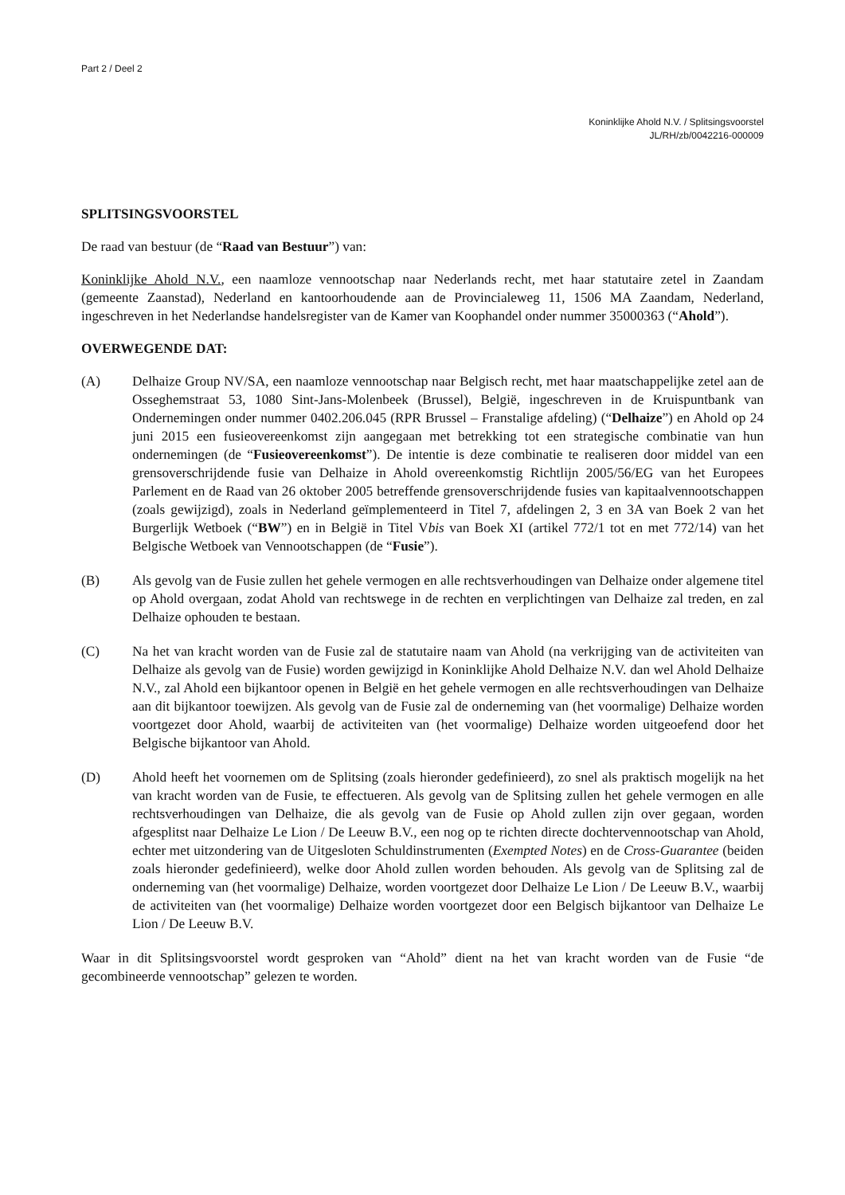Part 2 / Deel 2
Koninklijke Ahold N.V. / Splitsingsvoorstel
JL/RH/zb/0042216-000009
SPLITSINGSVOORSTEL
De raad van bestuur (de “Raad van Bestuur”) van:
Koninklijke Ahold N.V., een naamloze vennootschap naar Nederlands recht, met haar statutaire zetel in Zaandam (gemeente Zaanstad), Nederland en kantoorhoudende aan de Provincialeweg 11, 1506 MA Zaandam, Nederland, ingeschreven in het Nederlandse handelsregister van de Kamer van Koophandel onder nummer 35000363 (“Ahold”).
OVERWEGENDE DAT:
(A) Delhaize Group NV/SA, een naamloze vennootschap naar Belgisch recht, met haar maatschappelijke zetel aan de Osseghemstraat 53, 1080 Sint-Jans-Molenbeek (Brussel), België, ingeschreven in de Kruispuntbank van Ondernemingen onder nummer 0402.206.045 (RPR Brussel – Franstalige afdeling) (“Delhaize”) en Ahold op 24 juni 2015 een fusieovereenkomst zijn aangegaan met betrekking tot een strategische combinatie van hun ondernemingen (de “Fusieovereenkomst”). De intentie is deze combinatie te realiseren door middel van een grensoverschrijdende fusie van Delhaize in Ahold overeenkomstig Richtlijn 2005/56/EG van het Europees Parlement en de Raad van 26 oktober 2005 betreffende grensoverschrijdende fusies van kapitaalvennootschappen (zoals gewijzigd), zoals in Nederland geïmplementeerd in Titel 7, afdelingen 2, 3 en 3A van Boek 2 van het Burgerlijk Wetboek (“BW”) en in België in Titel Vbis van Boek XI (artikel 772/1 tot en met 772/14) van het Belgische Wetboek van Vennootschappen (de “Fusie”).
(B) Als gevolg van de Fusie zullen het gehele vermogen en alle rechtsverhoudingen van Delhaize onder algemene titel op Ahold overgaan, zodat Ahold van rechtswege in de rechten en verplichtingen van Delhaize zal treden, en zal Delhaize ophouden te bestaan.
(C) Na het van kracht worden van de Fusie zal de statutaire naam van Ahold (na verkrijging van de activiteiten van Delhaize als gevolg van de Fusie) worden gewijzigd in Koninklijke Ahold Delhaize N.V. dan wel Ahold Delhaize N.V., zal Ahold een bijkantoor openen in België en het gehele vermogen en alle rechtsverhoudingen van Delhaize aan dit bijkantoor toewijzen. Als gevolg van de Fusie zal de onderneming van (het voormalige) Delhaize worden voortgezet door Ahold, waarbij de activiteiten van (het voormalige) Delhaize worden uitgeoefend door het Belgische bijkantoor van Ahold.
(D) Ahold heeft het voornemen om de Splitsing (zoals hieronder gedefinieerd), zo snel als praktisch mogelijk na het van kracht worden van de Fusie, te effectueren. Als gevolg van de Splitsing zullen het gehele vermogen en alle rechtsverhoudingen van Delhaize, die als gevolg van de Fusie op Ahold zullen zijn over gegaan, worden afgesplitst naar Delhaize Le Lion / De Leeuw B.V., een nog op te richten directe dochtervennootschap van Ahold, echter met uitzondering van de Uitgesloten Schuldinstrumenten (Exempted Notes) en de Cross-Guarantee (beiden zoals hieronder gedefinieerd), welke door Ahold zullen worden behouden. Als gevolg van de Splitsing zal de onderneming van (het voormalige) Delhaize, worden voortgezet door Delhaize Le Lion / De Leeuw B.V., waarbij de activiteiten van (het voormalige) Delhaize worden voortgezet door een Belgisch bijkantoor van Delhaize Le Lion / De Leeuw B.V.
Waar in dit Splitsingsvoorstel wordt gesproken van “Ahold” dient na het van kracht worden van de Fusie “de gecombineerde vennootschap” gelezen te worden.